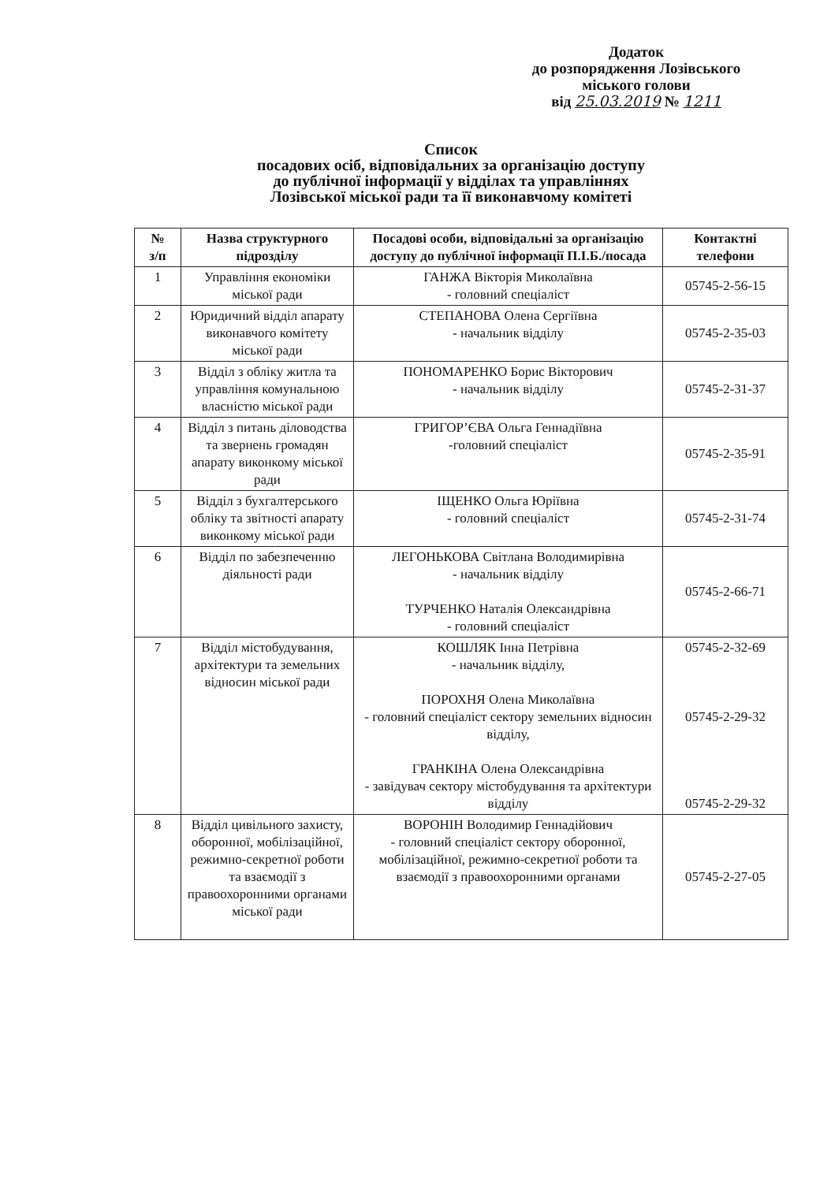Додаток
до розпорядження Лозівського
міського голови
від 25.03.2019 № 1211
Список
посадових осіб, відповідальних за організацію доступу
до публічної інформації у відділах та управліннях
Лозівської міської ради та її виконавчому комітеті
| № з/п | Назва структурного підрозділу | Посадові особи, відповідальні за організацію доступу до публічної інформації П.І.Б./посада | Контактні телефони |
| --- | --- | --- | --- |
| 1 | Управління економіки міської ради | ГАНЖА Вікторія Миколаївна - головний спеціаліст | 05745-2-56-15 |
| 2 | Юридичний відділ апарату виконавчого комітету міської ради | СТЕПАНОВА Олена Сергіївна - начальник відділу | 05745-2-35-03 |
| 3 | Відділ з обліку житла та управління комунальною власністю міської ради | ПОНОМАРЕНКО Борис Вікторович - начальник відділу | 05745-2-31-37 |
| 4 | Відділ з питань діловодства та звернень громадян апарату виконкому міської ради | ГРИГОР’ЄВА Ольга Геннадіївна -головний спеціаліст | 05745-2-35-91 |
| 5 | Відділ з бухгалтерського обліку та звітності апарату виконкому міської ради | ІЩЕНКО Ольга Юріївна - головний спеціаліст | 05745-2-31-74 |
| 6 | Відділ по забезпеченню діяльності ради | ЛЕГОНЬКОВА Світлана Володимирівна - начальник відділу ТУРЧЕНКО Наталія Олександрівна - головний спеціаліст | 05745-2-66-71 |
| 7 | Відділ містобудування, архітектури та земельних відносин міської ради | КОШЛЯК Інна Петрівна - начальник відділу, ПОРОХНЯ Олена Миколаївна - головний спеціаліст сектору земельних відносин відділу, ГРАНКІНА Олена Олександрівна - завідувач сектору містобудування та архітектури відділу | 05745-2-32-69 05745-2-29-32 05745-2-29-32 |
| 8 | Відділ цивільного захисту, оборонної, мобілізаційної, режимно-секретної роботи та взаємодії з правоохоронними органами міської ради | ВОРОНІН Володимир Геннадійович - головний спеціаліст сектору оборонної, мобілізаційної, режимно-секретної роботи та взаємодії з правоохоронними органами | 05745-2-27-05 |